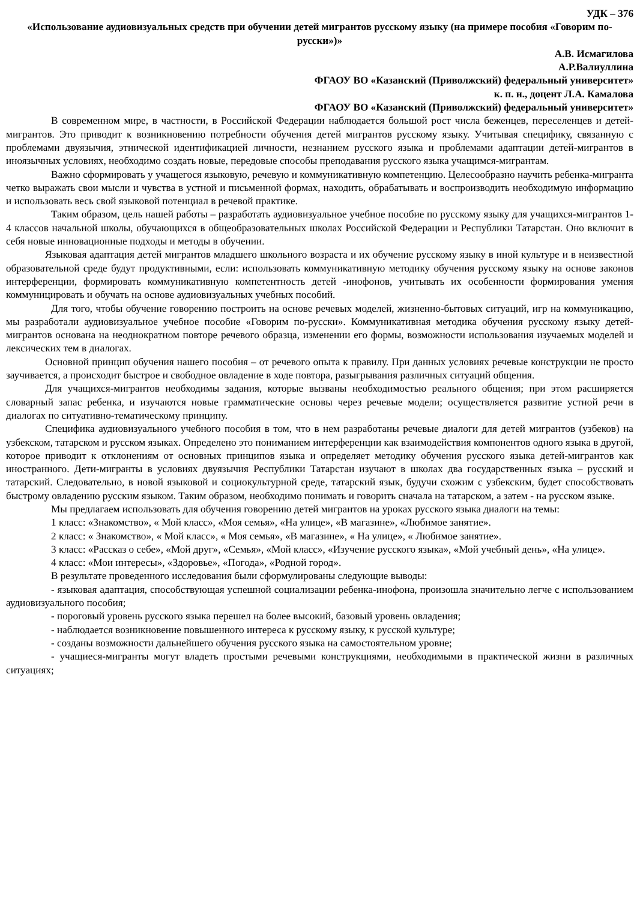УДК – 376
«Использование аудиовизуальных средств при обучении детей мигрантов русскому языку (на примере пособия «Говорим по-русски»)»
А.В. Исмагилова
А.Р.Валиуллина
ФГАОУ ВО «Казанский (Приволжский) федеральный университет»
к. п. н., доцент Л.А. Камалова
ФГАОУ ВО «Казанский (Приволжский) федеральный университет»
В современном мире, в частности, в Российской Федерации наблюдается большой рост числа беженцев, переселенцев и детей-мигрантов. Это приводит к возникновению потребности обучения детей мигрантов русскому языку. Учитывая специфику, связанную с проблемами двуязычия, этнической идентификацией личности, незнанием русского языка и проблемами адаптации детей-мигрантов в иноязычных условиях, необходимо создать новые, передовые способы преподавания русского языка учащимся-мигрантам.
Важно сформировать у учащегося языковую, речевую и коммуникативную компетенцию. Целесообразно научить ребенка-мигранта четко выражать свои мысли и чувства в устной и письменной формах, находить, обрабатывать и воспроизводить необходимую информацию и использовать весь свой языковой потенциал в речевой практике.
Таким образом, цель нашей работы – разработать аудиовизуальное учебное пособие по русскому языку для учащихся-мигрантов 1-4 классов начальной школы, обучающихся в общеобразовательных школах Российской Федерации и Республики Татарстан. Оно включит в себя новые инновационные подходы и методы в обучении.
Языковая адаптация детей мигрантов младшего школьного возраста и их обучение русскому языку в иной культуре и в неизвестной образовательной среде будут продуктивными, если: использовать коммуникативную методику обучения русскому языку на основе законов интерференции, формировать коммуникативную компетентность детей -инофонов, учитывать их особенности формирования умения коммуницировать и обучать на основе аудиовизуальных учебных пособий.
Для того, чтобы обучение говорению построить на основе речевых моделей, жизненно-бытовых ситуаций, игр на коммуникацию, мы разработали аудиовизуальное учебное пособие «Говорим по-русски». Коммуникативная методика обучения русскому языку детей-мигрантов основана на неоднократном повторе речевого образца, изменении его формы, возможности использования изучаемых моделей и лексических тем в диалогах.
Основной принцип обучения нашего пособия – от речевого опыта к правилу. При данных условиях речевые конструкции не просто заучивается, а происходит быстрое и свободное овладение в ходе повтора, разыгрывания различных ситуаций общения.
Для учащихся-мигрантов необходимы задания, которые вызваны необходимостью реального общения; при этом расширяется словарный запас ребенка, и изучаются новые грамматические основы через речевые модели; осуществляется развитие устной речи в диалогах по ситуативно-тематическому принципу.
Специфика аудиовизуального учебного пособия в том, что в нем разработаны речевые диалоги для детей мигрантов (узбеков) на узбекском, татарском и русском языках. Определено это пониманием интерференции как взаимодействия компонентов одного языка в другой, которое приводит к отклонениям от основных принципов языка и определяет методику обучения русского языка детей-мигрантов как иностранного. Дети-мигранты в условиях двуязычия Республики Татарстан изучают в школах два государственных языка – русский и татарский. Следовательно, в новой языковой и социокультурной среде, татарский язык, будучи схожим с узбекским, будет способствовать быстрому овладению русским языком. Таким образом, необходимо понимать и говорить сначала на татарском, а затем - на русском языке.
Мы предлагаем использовать для обучения говорению детей мигрантов на уроках русского языка диалоги на темы:
1 класс: «Знакомство», « Мой класс», «Моя семья», «На улице», «В магазине», «Любимое занятие».
2 класс: « Знакомство», « Мой класс», « Моя семья», «В магазине», « На улице», « Любимое занятие».
3 класс: «Рассказ о себе», «Мой друг», «Семья», «Мой класс», «Изучение русского языка», «Мой учебный день», «На улице».
4 класс: «Мои интересы», «Здоровье», «Погода», «Родной город».
В результате проведенного исследования были сформулированы следующие выводы:
- языковая адаптация, способствующая успешной социализации ребенка-инофона, произошла значительно легче с использованием аудиовизуального пособия;
- пороговый уровень русского языка перешел на более высокий, базовый уровень овладения;
- наблюдается возникновение повышенного интереса к русскому языку, к русской культуре;
- созданы возможности дальнейшего обучения русского языка на самостоятельном уровне;
- учащиеся-мигранты могут владеть простыми речевыми конструкциями, необходимыми в практической жизни в различных ситуациях;